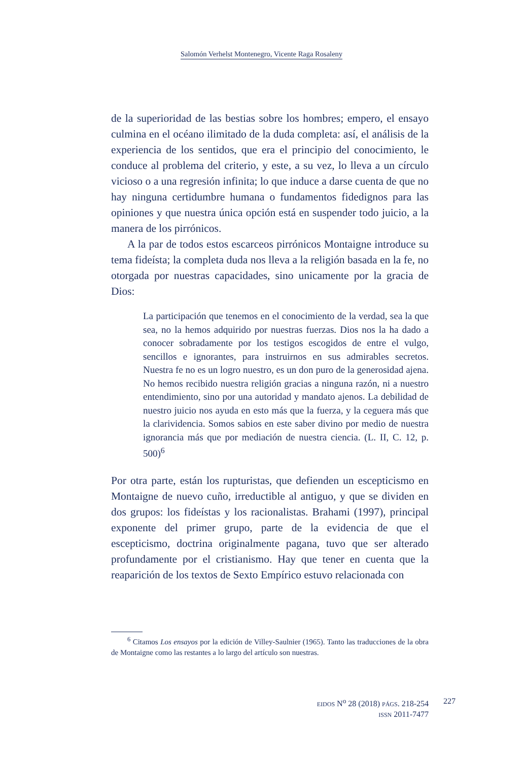Salomón Verhelst Montenegro, Vicente Raga Rosaleny
de la superioridad de las bestias sobre los hombres; empero, el ensayo culmina en el océano ilimitado de la duda completa: así, el análisis de la experiencia de los sentidos, que era el principio del conocimiento, le conduce al problema del criterio, y este, a su vez, lo lleva a un círculo vicioso o a una regresión infinita; lo que induce a darse cuenta de que no hay ninguna certidumbre humana o fundamentos fidedignos para las opiniones y que nuestra única opción está en suspender todo juicio, a la manera de los pirrónicos.
A la par de todos estos escarceos pirrónicos Montaigne introduce su tema fideísta; la completa duda nos lleva a la religión basada en la fe, no otorgada por nuestras capacidades, sino unicamente por la gracia de Dios:
La participación que tenemos en el conocimiento de la verdad, sea la que sea, no la hemos adquirido por nuestras fuerzas. Dios nos la ha dado a conocer sobradamente por los testigos escogidos de entre el vulgo, sencillos e ignorantes, para instruirnos en sus admirables secretos. Nuestra fe no es un logro nuestro, es un don puro de la generosidad ajena. No hemos recibido nuestra religión gracias a ninguna razón, ni a nuestro entendimiento, sino por una autoridad y mandato ajenos. La debilidad de nuestro juicio nos ayuda en esto más que la fuerza, y la ceguera más que la clarividencia. Somos sabios en este saber divino por medio de nuestra ignorancia más que por mediación de nuestra ciencia. (L. II, C. 12, p. 500)<sup>6</sup>
Por otra parte, están los rupturistas, que defienden un escepticismo en Montaigne de nuevo cuño, irreductible al antiguo, y que se dividen en dos grupos: los fideístas y los racionalistas. Brahami (1997), principal exponente del primer grupo, parte de la evidencia de que el escepticismo, doctrina originalmente pagana, tuvo que ser alterado profundamente por el cristianismo. Hay que tener en cuenta que la reaparición de los textos de Sexto Empírico estuvo relacionada con
<sup>6</sup> Citamos Los ensayos por la edición de Villey-Saulnier (1965). Tanto las traducciones de la obra de Montaigne como las restantes a lo largo del artículo son nuestras.
EIDOS N<sup>o</sup> 28 (2018) PÁGS. 218-254
ISSN 2011-7477
227